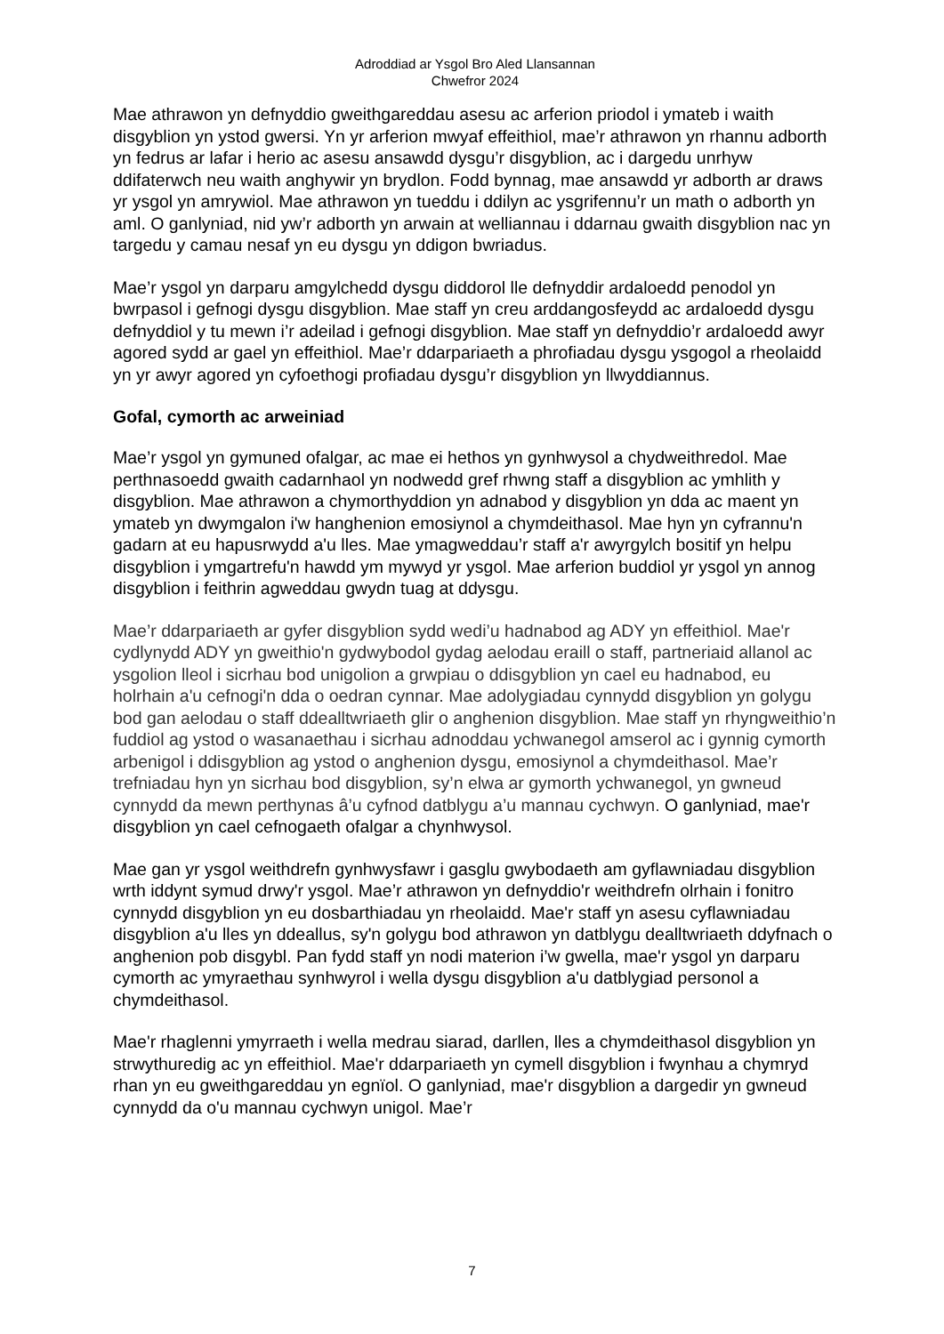Adroddiad ar Ysgol Bro Aled Llansannan
Chwefror 2024
Mae athrawon yn defnyddio gweithgareddau asesu ac arferion priodol i ymateb i waith disgyblion yn ystod gwersi. Yn yr arferion mwyaf effeithiol, mae’r athrawon yn rhannu adborth yn fedrus ar lafar i herio ac asesu ansawdd dysgu’r disgyblion, ac i dargedu unrhyw ddifaterwch neu waith anghywir yn brydlon. Fodd bynnag, mae ansawdd yr adborth ar draws yr ysgol yn amrywiol. Mae athrawon yn tueddu i ddilyn ac ysgrifennu’r un math o adborth yn aml. O ganlyniad, nid yw’r adborth yn arwain at welliannau i ddarnau gwaith disgyblion nac yn targedu y camau nesaf yn eu dysgu yn ddigon bwriadus.
Mae’r ysgol yn darparu amgylchedd dysgu diddorol lle defnyddir ardaloedd penodol yn bwrpasol i gefnogi dysgu disgyblion. Mae staff yn creu arddangosfeydd ac ardaloedd dysgu defnyddiol y tu mewn i’r adeilad i gefnogi disgyblion. Mae staff yn defnyddio’r ardaloedd awyr agored sydd ar gael yn effeithiol. Mae’r ddarpariaeth a phrofiadau dysgu ysgogol a rheolaidd yn yr awyr agored yn cyfoethogi profiadau dysgu’r disgyblion yn llwyddiannus.
Gofal, cymorth ac arweiniad
Mae’r ysgol yn gymuned ofalgar, ac mae ei hethos yn gynhwysol a chydweithredol. Mae perthnasoedd gwaith cadarnhaol yn nodwedd gref rhwng staff a disgyblion ac ymhlith y disgyblion. Mae athrawon a chymorthyddion yn adnabod y disgyblion yn dda ac maent yn ymateb yn dwymgalon i'w hanghenion emosiynol a chymdeithasol. Mae hyn yn cyfrannu'n gadarn at eu hapusrwydd a'u lles. Mae ymagweddau’r staff a'r awyrgylch bositif yn helpu disgyblion i ymgartrefu'n hawdd ym mywyd yr ysgol. Mae arferion buddiol yr ysgol yn annog disgyblion i feithrin agweddau gwydn tuag at ddysgu.
Mae’r ddarpariaeth ar gyfer disgyblion sydd wedi’u hadnabod ag ADY yn effeithiol. Mae'r cydlynydd ADY yn gweithio'n gydwybodol gydag aelodau eraill o staff, partneriaid allanol ac ysgolion lleol i sicrhau bod unigolion a grwpiau o ddisgyblion yn cael eu hadnabod, eu holrhain a'u cefnogi'n dda o oedran cynnar. Mae adolygiadau cynnydd disgyblion yn golygu bod gan aelodau o staff ddealltwriaeth glir o anghenion disgyblion. Mae staff yn rhyngweithio’n fuddiol ag ystod o wasanaethau i sicrhau adnoddau ychwanegol amserol ac i gynnig cymorth arbenigol i ddisgyblion ag ystod o anghenion dysgu, emosiynol a chymdeithasol. Mae’r trefniadau hyn yn sicrhau bod disgyblion, sy’n elwa ar gymorth ychwanegol, yn gwneud cynnydd da mewn perthynas â’u cyfnod datblygu a’u mannau cychwyn. O ganlyniad, mae'r disgyblion yn cael cefnogaeth ofalgar a chynhwysol.
Mae gan yr ysgol weithdrefn gynhwysfawr i gasglu gwybodaeth am gyflawniadau disgyblion wrth iddynt symud drwy'r ysgol. Mae’r athrawon yn defnyddio'r weithdrefn olrhain i fonitro cynnydd disgyblion yn eu dosbarthiadau yn rheolaidd. Mae'r staff yn asesu cyflawniadau disgyblion a'u lles yn ddeallus, sy'n golygu bod athrawon yn datblygu dealltwriaeth ddyfnach o anghenion pob disgybl. Pan fydd staff yn nodi materion i’w gwella, mae'r ysgol yn darparu cymorth ac ymyraethau synhwyrol i wella dysgu disgyblion a'u datblygiad personol a chymdeithasol.
Mae'r rhaglenni ymyrraeth i wella medrau siarad, darllen, lles a chymdeithasol disgyblion yn strwythuredig ac yn effeithiol. Mae'r ddarpariaeth yn cymell disgyblion i fwynhau a chymryd rhan yn eu gweithgareddau yn egnïol. O ganlyniad, mae'r disgyblion a dargedir yn gwneud cynnydd da o'u mannau cychwyn unigol. Mae’r
7